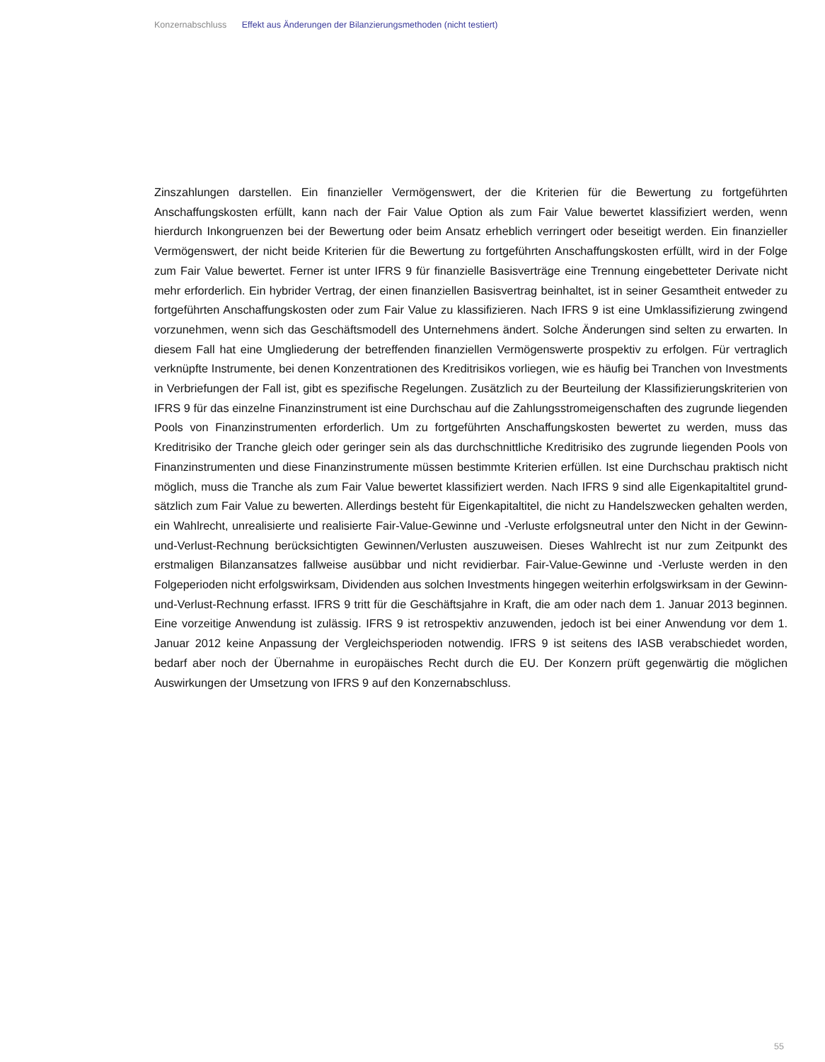Konzernabschluss Effekt aus Änderungen der Bilanzierungsmethoden (nicht testiert)
Zinszahlungen darstellen. Ein finanzieller Vermögenswert, der die Kriterien für die Bewertung zu fortgeführten Anschaffungskosten erfüllt, kann nach der Fair Value Option als zum Fair Value bewertet klassifiziert werden, wenn hierdurch Inkongruenzen bei der Bewertung oder beim Ansatz erheblich verringert oder beseitigt werden. Ein finanzieller Vermögenswert, der nicht beide Kriterien für die Bewertung zu fortgeführten Anschaf­fungskosten erfüllt, wird in der Folge zum Fair Value bewertet. Ferner ist unter IFRS 9 für finanzielle Basisver­träge eine Trennung eingebetteter Derivate nicht mehr erforderlich. Ein hybrider Vertrag, der einen finanziel­len Basisvertrag beinhaltet, ist in seiner Gesamtheit entweder zu fortgeführten Anschaffungskosten oder zum Fair Value zu klassifizieren. Nach IFRS 9 ist eine Umklassifizierung zwingend vorzunehmen, wenn sich das Geschäftsmodell des Unternehmens ändert. Solche Änderungen sind selten zu erwarten. In diesem Fall hat eine Umgliederung der betreffenden finanziellen Vermögenswerte prospektiv zu erfolgen. Für vertraglich verknüpfte Instrumente, bei denen Konzentrationen des Kreditrisikos vorliegen, wie es häufig bei Tranchen von Investments in Verbriefungen der Fall ist, gibt es spezifische Regelungen. Zusätzlich zu der Beurteilung der Klassifizierungskriterien von IFRS 9 für das einzelne Finanzinstrument ist eine Durchschau auf die Zah­lungsstromeigenschaften des zugrunde liegenden Pools von Finanzinstrumenten erforderlich. Um zu fort­geführten Anschaffungskosten bewertet zu werden, muss das Kreditrisiko der Tranche gleich oder geringer sein als das durchschnittliche Kreditrisiko des zugrunde liegenden Pools von Finanzinstrumenten und diese Finanzinstrumente müssen bestimmte Kriterien erfüllen. Ist eine Durchschau praktisch nicht möglich, muss die Tranche als zum Fair Value bewertet klassifiziert werden. Nach IFRS 9 sind alle Eigenkapitaltitel grund­sätzlich zum Fair Value zu bewerten. Allerdings besteht für Eigenkapitaltitel, die nicht zu Handelszwecken gehalten werden, ein Wahlrecht, unrealisierte und realisierte Fair-Value-Gewinne und -Verluste erfolgsneutral unter den Nicht in der Gewinn-und-Verlust-Rechnung berücksichtigten Gewinnen/Verlusten auszuweisen. Dieses Wahlrecht ist nur zum Zeitpunkt des erstmaligen Bilanzansatzes fallweise ausübbar und nicht revidierbar. Fair-Value-Gewinne und -Verluste werden in den Folgeperioden nicht erfolgswirksam, Dividenden aus solchen Investments hingegen weiterhin erfolgswirksam in der Gewinn-und-Verlust-Rechnung erfasst. IFRS 9 tritt für die Geschäftsjahre in Kraft, die am oder nach dem 1. Januar 2013 beginnen. Eine vorzeitige Anwendung ist zulässig. IFRS 9 ist retrospektiv anzuwenden, jedoch ist bei einer Anwendung vor dem 1. Januar 2012 keine Anpassung der Vergleichsperioden notwendig. IFRS 9 ist seitens des IASB verab­schiedet worden, bedarf aber noch der Übernahme in europäisches Recht durch die EU. Der Konzern prüft gegenwärtig die möglichen Auswirkungen der Umsetzung von IFRS 9 auf den Konzernabschluss.
55